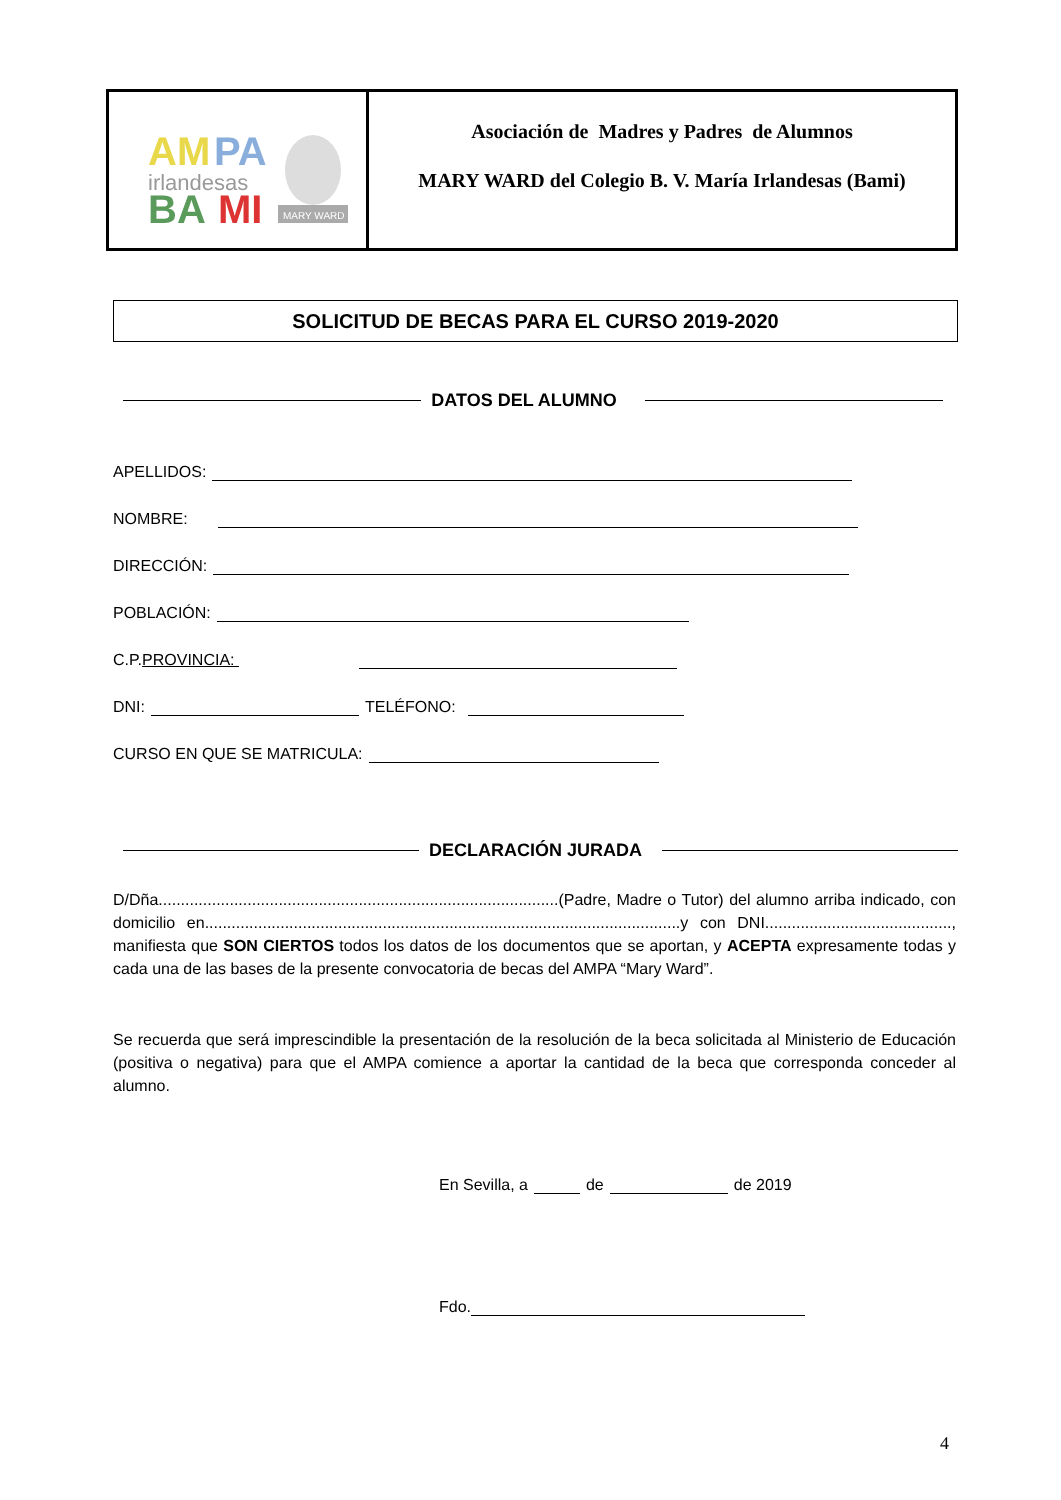AM
PA
irlandesas
BA
MI
MARY WARD
Asociación de Madres y Padres de Alumnos
MARY WARD del Colegio B. V. María Irlandesas (Bami)
SOLICITUD DE BECAS PARA EL CURSO 2019-2020
DATOS DEL ALUMNO
APELLIDOS:
NOMBRE:
DIRECCIÓN:
POBLACIÓN:
C.P. PROVINCIA:
DNI: TELÉFONO:
CURSO EN QUE SE MATRICULA:
DECLARACIÓN JURADA
D/Dña..........................................................................................(Padre, Madre o Tutor) del alumno arriba indicado, con domicilio en...........................................................................................................y con DNI.........................................., manifiesta que SON CIERTOS todos los datos de los documentos que se aportan, y ACEPTA expresamente todas y cada una de las bases de la presente convocatoria de becas del AMPA “Mary Ward”.
Se recuerda que será imprescindible la presentación de la resolución de la beca solicitada al Ministerio de Educación (positiva o negativa) para que el AMPA comience a aportar la cantidad de la beca que corresponda conceder al alumno.
En Sevilla, a de de 2019
Fdo.
4